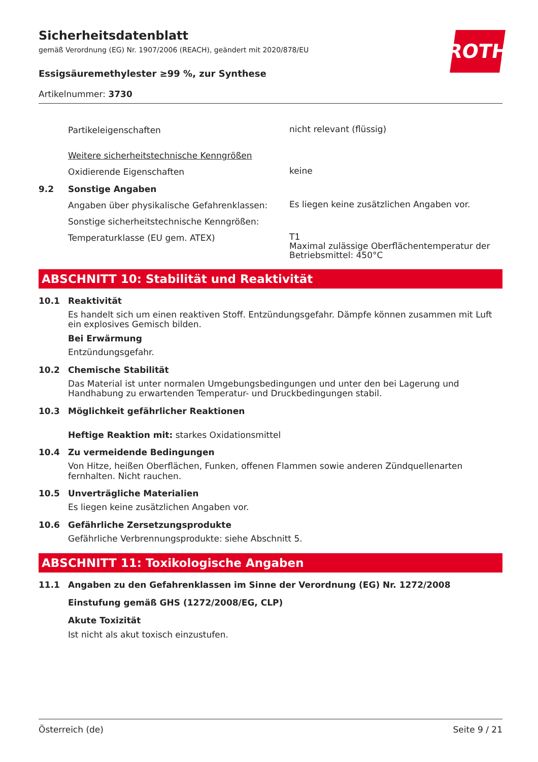ROTH
Sicherheitsdatenblatt
gemäß Verordnung (EG) Nr. 1907/2006 (REACH), geändert mit 2020/878/EU
Essigsäuremethylester ≥99 %, zur Synthese
Artikelnummer: 3730
Partikeleigenschaften
nicht relevant (flüssig)
Weitere sicherheitstechnische Kenngrößen
Oxidierende Eigenschaften
keine
9.2 Sonstige Angaben
Angaben über physikalische Gefahrenklassen:
Es liegen keine zusätzlichen Angaben vor.
Sonstige sicherheitstechnische Kenngrößen:
Temperaturklasse (EU gem. ATEX)
T1
Maximal zulässige Oberflächentemperatur der Betriebsmittel: 450°C
ABSCHNITT 10: Stabilität und Reaktivität
10.1 Reaktivität
Es handelt sich um einen reaktiven Stoff. Entzündungsgefahr. Dämpfe können zusammen mit Luft ein explosives Gemisch bilden.
Bei Erwärmung
Entzündungsgefahr.
10.2 Chemische Stabilität
Das Material ist unter normalen Umgebungsbedingungen und unter den bei Lagerung und Handhabung zu erwartenden Temperatur- und Druckbedingungen stabil.
10.3 Möglichkeit gefährlicher Reaktionen
Heftige Reaktion mit: starkes Oxidationsmittel
10.4 Zu vermeidende Bedingungen
Von Hitze, heißen Oberflächen, Funken, offenen Flammen sowie anderen Zündquellenarten fernhalten. Nicht rauchen.
10.5 Unverträgliche Materialien
Es liegen keine zusätzlichen Angaben vor.
10.6 Gefährliche Zersetzungsprodukte
Gefährliche Verbrennungsprodukte: siehe Abschnitt 5.
ABSCHNITT 11: Toxikologische Angaben
11.1 Angaben zu den Gefahrenklassen im Sinne der Verordnung (EG) Nr. 1272/2008
Einstufung gemäß GHS (1272/2008/EG, CLP)
Akute Toxizität
Ist nicht als akut toxisch einzustufen.
Österreich (de) Seite 9 / 21